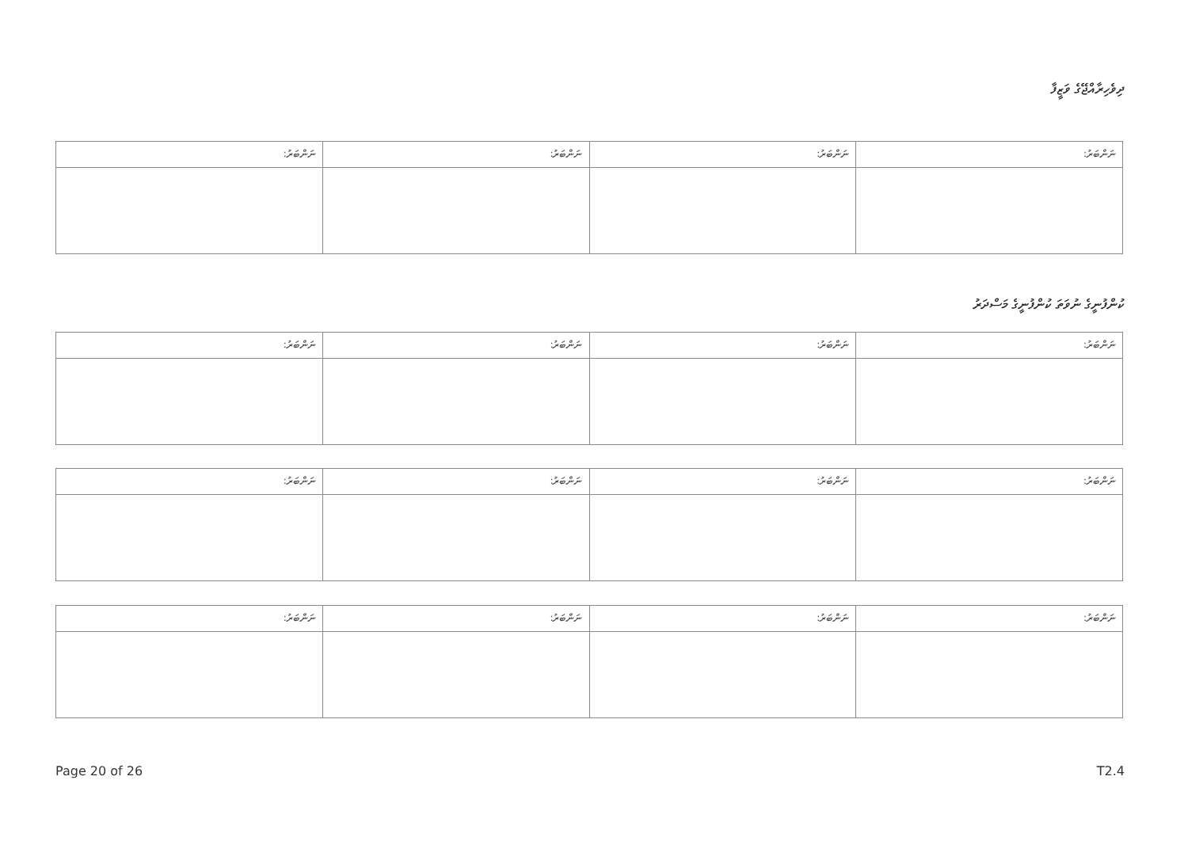ދިވެހިރާއްޖޭގެ ވަޒީފާ
| ނަންބަރު: | ނަންބަރު: | ނަންބަރު: | ނަންބަރު: |
ކުންފުނީގެ ނުވަތަ ކުންފުނީގެ މަސްދަރު
| ނަންބަރު: | ނަންބަރު: | ނަންބަރު: | ނަންބަރު: |
| ނަންބަރު: | ނަންބަރު: | ނަންބަރު: | ނަންބަރު: |
| ނަންބަރު: | ނަންބަރު: | ނަންބަރު: | ނަންބަރު: |
Page 20 of 26 T2.4